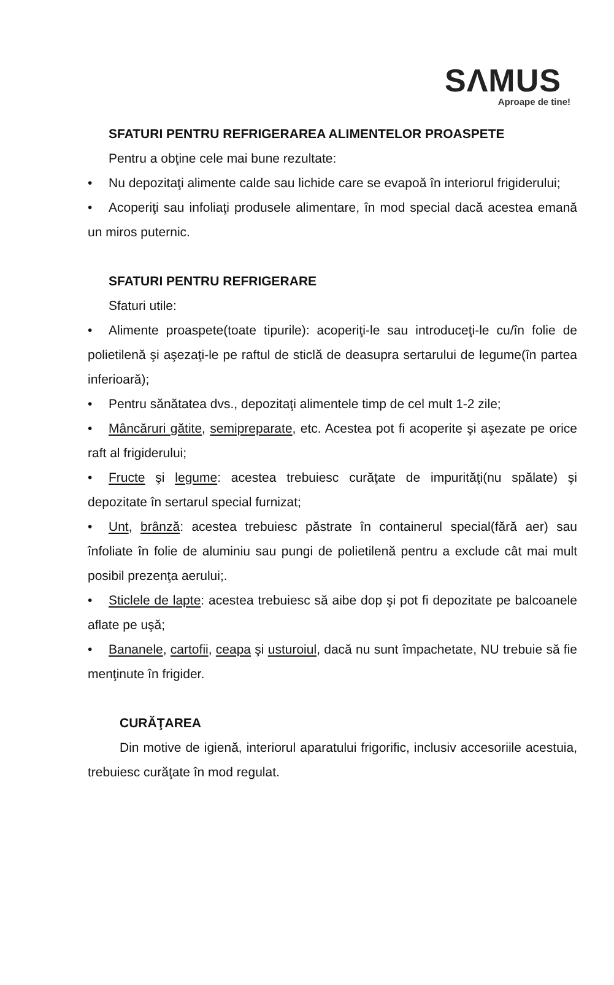SΛMUS
Aproape de tine!
SFATURI PENTRU REFRIGERAREA ALIMENTELOR PROASPETE
Pentru a obţine cele mai bune rezultate:
• Nu depozitaţi alimente calde sau lichide care se evapoă în interiorul frigiderului;
• Acoperiţi sau infoliaţi produsele alimentare, în mod special dacă acestea emană un miros puternic.
SFATURI PENTRU REFRIGERARE
Sfaturi utile:
• Alimente proaspete(toate tipurile): acoperiţi-le sau introduceţi-le cu/în folie de polietilenă şi aşezaţi-le pe raftul de sticlă de deasupra sertarului de legume(în partea inferioară);
• Pentru sănătatea dvs., depozitaţi alimentele timp de cel mult 1-2 zile;
• Mâncăruri gătite, semipreparate, etc. Acestea pot fi acoperite şi aşezate pe orice raft al frigiderului;
• Fructe şi legume: acestea trebuiesc curăţate de impurităţi(nu spălate) şi depozitate în sertarul special furnizat;
• Unt, brânză: acestea trebuiesc păstrate în containerul special(fără aer) sau înfoliate în folie de aluminiu sau pungi de polietilenă pentru a exclude cât mai mult posibil prezenţa aerului;.
• Sticlele de lapte: acestea trebuiesc să aibe dop şi pot fi depozitate pe balcoanele aflate pe uşă;
• Bananele, cartofii, ceapa şi usturoiul, dacă nu sunt împachetate, NU trebuie să fie menţinute în frigider.
CURĂŢAREA
Din motive de igienă, interiorul aparatului frigorific, inclusiv accesoriile acestuia, trebuiesc curăţate în mod regulat.